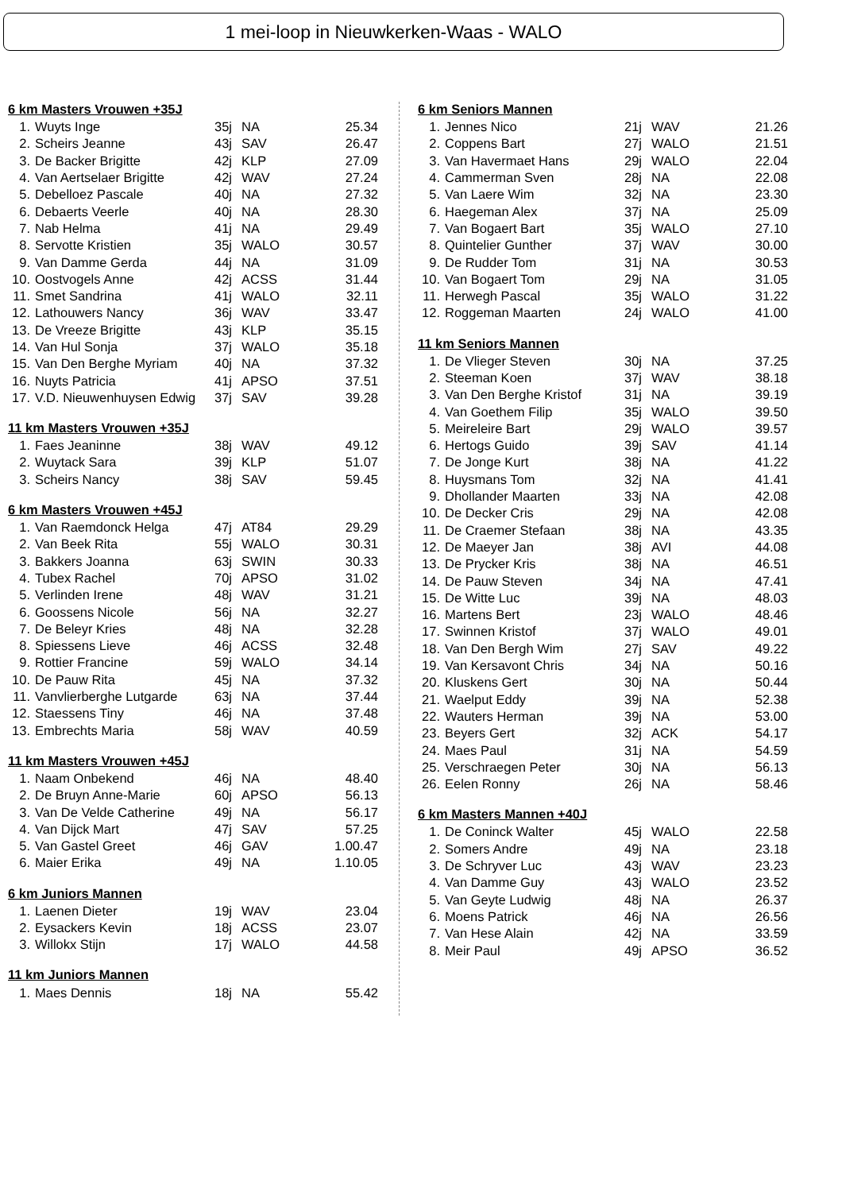1 mei-loop in Nieuwkerken-Waas - WALO
6 km Masters Vrouwen +35J
| 1. | Wuyts Inge | 35j | NA | 25.34 |
| 2. | Scheirs Jeanne | 43j | SAV | 26.47 |
| 3. | De Backer Brigitte | 42j | KLP | 27.09 |
| 4. | Van Aertselaer Brigitte | 42j | WAV | 27.24 |
| 5. | Debelloez Pascale | 40j | NA | 27.32 |
| 6. | Debaerts Veerle | 40j | NA | 28.30 |
| 7. | Nab Helma | 41j | NA | 29.49 |
| 8. | Servotte Kristien | 35j | WALO | 30.57 |
| 9. | Van Damme Gerda | 44j | NA | 31.09 |
| 10. | Oostvogels Anne | 42j | ACSS | 31.44 |
| 11. | Smet Sandrina | 41j | WALO | 32.11 |
| 12. | Lathouwers Nancy | 36j | WAV | 33.47 |
| 13. | De Vreeze Brigitte | 43j | KLP | 35.15 |
| 14. | Van Hul Sonja | 37j | WALO | 35.18 |
| 15. | Van Den Berghe Myriam | 40j | NA | 37.32 |
| 16. | Nuyts Patricia | 41j | APSO | 37.51 |
| 17. | V.D. Nieuwenhuysen Edwig | 37j | SAV | 39.28 |
11 km Masters Vrouwen +35J
| 1. | Faes Jeaninne | 38j | WAV | 49.12 |
| 2. | Wuytack Sara | 39j | KLP | 51.07 |
| 3. | Scheirs Nancy | 38j | SAV | 59.45 |
6 km Masters Vrouwen +45J
| 1. | Van Raemdonck Helga | 47j | AT84 | 29.29 |
| 2. | Van Beek Rita | 55j | WALO | 30.31 |
| 3. | Bakkers Joanna | 63j | SWIN | 30.33 |
| 4. | Tubex Rachel | 70j | APSO | 31.02 |
| 5. | Verlinden Irene | 48j | WAV | 31.21 |
| 6. | Goossens Nicole | 56j | NA | 32.27 |
| 7. | De Beleyr Kries | 48j | NA | 32.28 |
| 8. | Spiessens Lieve | 46j | ACSS | 32.48 |
| 9. | Rottier Francine | 59j | WALO | 34.14 |
| 10. | De Pauw Rita | 45j | NA | 37.32 |
| 11. | Vanvlierberghe Lutgarde | 63j | NA | 37.44 |
| 12. | Staessens Tiny | 46j | NA | 37.48 |
| 13. | Embrechts Maria | 58j | WAV | 40.59 |
11 km Masters Vrouwen +45J
| 1. | Naam Onbekend | 46j | NA | 48.40 |
| 2. | De Bruyn Anne-Marie | 60j | APSO | 56.13 |
| 3. | Van De Velde Catherine | 49j | NA | 56.17 |
| 4. | Van Dijck Mart | 47j | SAV | 57.25 |
| 5. | Van Gastel Greet | 46j | GAV | 1.00.47 |
| 6. | Maier Erika | 49j | NA | 1.10.05 |
6 km Juniors Mannen
| 1. | Laenen Dieter | 19j | WAV | 23.04 |
| 2. | Eysackers Kevin | 18j | ACSS | 23.07 |
| 3. | Willokx Stijn | 17j | WALO | 44.58 |
11 km Juniors Mannen
| 1. | Maes Dennis | 18j | NA | 55.42 |
6 km Seniors Mannen
| 1. | Jennes Nico | 21j | WAV | 21.26 |
| 2. | Coppens Bart | 27j | WALO | 21.51 |
| 3. | Van Havermaet Hans | 29j | WALO | 22.04 |
| 4. | Cammerman Sven | 28j | NA | 22.08 |
| 5. | Van Laere Wim | 32j | NA | 23.30 |
| 6. | Haegeman Alex | 37j | NA | 25.09 |
| 7. | Van Bogaert Bart | 35j | WALO | 27.10 |
| 8. | Quintelier Gunther | 37j | WAV | 30.00 |
| 9. | De Rudder Tom | 31j | NA | 30.53 |
| 10. | Van Bogaert Tom | 29j | NA | 31.05 |
| 11. | Herwegh Pascal | 35j | WALO | 31.22 |
| 12. | Roggeman Maarten | 24j | WALO | 41.00 |
11 km Seniors Mannen
| 1. | De Vlieger Steven | 30j | NA | 37.25 |
| 2. | Steeman Koen | 37j | WAV | 38.18 |
| 3. | Van Den Berghe Kristof | 31j | NA | 39.19 |
| 4. | Van Goethem Filip | 35j | WALO | 39.50 |
| 5. | Meireleire Bart | 29j | WALO | 39.57 |
| 6. | Hertogs Guido | 39j | SAV | 41.14 |
| 7. | De Jonge Kurt | 38j | NA | 41.22 |
| 8. | Huysmans Tom | 32j | NA | 41.41 |
| 9. | Dhollander Maarten | 33j | NA | 42.08 |
| 10. | De Decker Cris | 29j | NA | 42.08 |
| 11. | De Craemer Stefaan | 38j | NA | 43.35 |
| 12. | De Maeyer Jan | 38j | AVI | 44.08 |
| 13. | De Prycker Kris | 38j | NA | 46.51 |
| 14. | De Pauw Steven | 34j | NA | 47.41 |
| 15. | De Witte Luc | 39j | NA | 48.03 |
| 16. | Martens Bert | 23j | WALO | 48.46 |
| 17. | Swinnen Kristof | 37j | WALO | 49.01 |
| 18. | Van Den Bergh Wim | 27j | SAV | 49.22 |
| 19. | Van Kersavont Chris | 34j | NA | 50.16 |
| 20. | Kluskens Gert | 30j | NA | 50.44 |
| 21. | Waelput Eddy | 39j | NA | 52.38 |
| 22. | Wauters Herman | 39j | NA | 53.00 |
| 23. | Beyers Gert | 32j | ACK | 54.17 |
| 24. | Maes Paul | 31j | NA | 54.59 |
| 25. | Verschraegen Peter | 30j | NA | 56.13 |
| 26. | Eelen Ronny | 26j | NA | 58.46 |
6 km Masters Mannen +40J
| 1. | De Coninck Walter | 45j | WALO | 22.58 |
| 2. | Somers Andre | 49j | NA | 23.18 |
| 3. | De Schryver Luc | 43j | WAV | 23.23 |
| 4. | Van Damme Guy | 43j | WALO | 23.52 |
| 5. | Van Geyte Ludwig | 48j | NA | 26.37 |
| 6. | Moens Patrick | 46j | NA | 26.56 |
| 7. | Van Hese Alain | 42j | NA | 33.59 |
| 8. | Meir Paul | 49j | APSO | 36.52 |